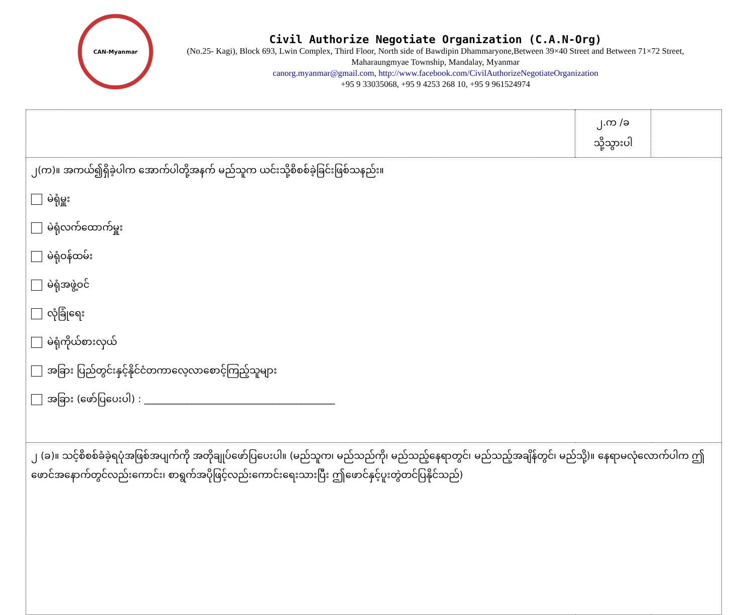CAN-Myanmar
Civil Authorize Negotiate Organization (C.A.N-Org)
(No.25- Kagi), Block 693, Lwin Complex, Third Floor, North side of Bawdipin Dhammaryone,Between 39×40 Street and Between 71×72 Street, Maharaungmyae Township, Mandalay, Myanmar
canorg.myanmar@gmail.com, http://www.facebook.com/CivilAuthorizeNegotiateOrganization
+95 9 33035068, +95 9 4253 268 10, +95 9 961524974
| | ၂.က /ခ သို့သွားပါ | |
| ၂(က)။ အကယ်၍ရှိခဲ့ပါက အောက်ပါတို့အနက် မည်သူက ယင်းသို့စိစစ်ခဲ့ခြင်းဖြစ်သနည်း။ မဲရုံမှူး မဲရုံလက်ထောက်မှူး မဲရုံဝန်ထမ်း မဲရုံအဖွဲ့ဝင် လုံခြုံရေး မဲရုံကိုယ်စားလှယ် အခြား ပြည်တွင်းနှင့်နိုင်ငံတကာလေ့လာစောင့်ကြည့်သူများ အခြား (ဖော်ပြပေးပါ) : ________________________________________ | | |
| ၂ (ခ)။ သင့်စိစစ်ခံခဲ့ရပုံအဖြစ်အပျက်ကို အတိုချုပ်ဖော်ပြပေးပါ။ (မည်သူက၊ မည်သည်ကို၊ မည်သည့်နေရာတွင်၊ မည်သည့်အချိန်တွင်၊ မည်သို့)။ နေရာမလုံလောက်ပါက ဤဖောင်အနောက်တွင်လည်းကောင်း၊ စာရွက်အပိုဖြင့်လည်းကောင်းရေးသားပြီး ဤဖောင်နှင့်ပူးတွဲတင်ပြနိုင်သည်) | | |